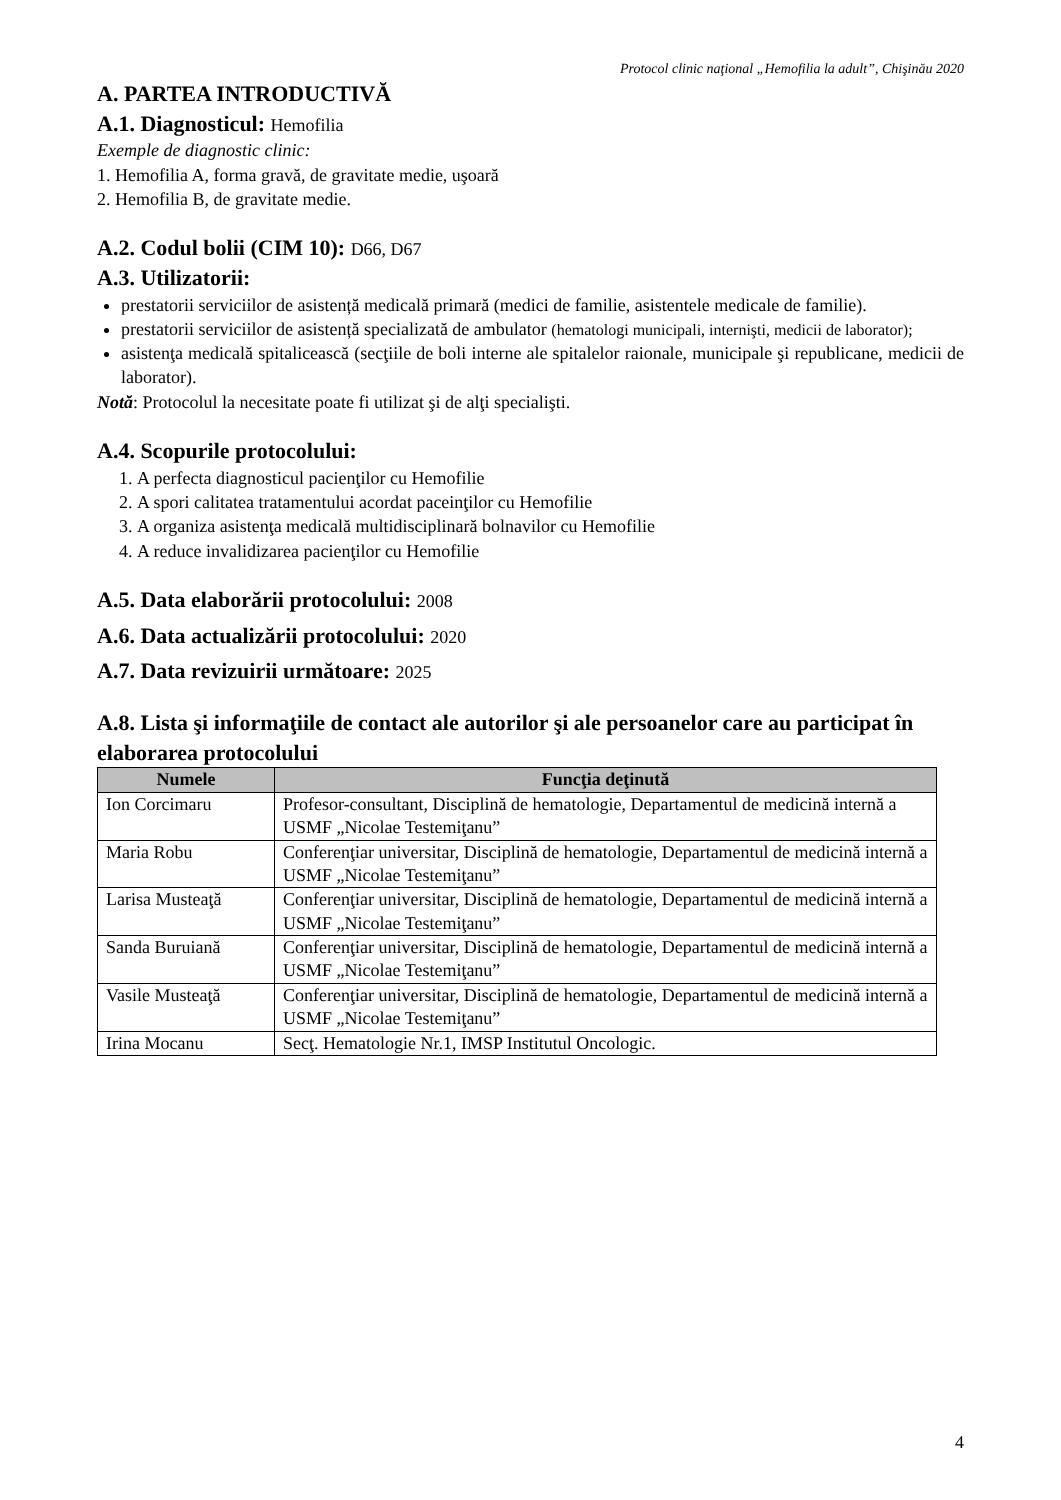Protocol clinic naţional „Hemofilia la adult”, Chişinău 2020
A. PARTEA INTRODUCTIVĂ
A.1. Diagnosticul: Hemofilia
Exemple de diagnostic clinic:
1. Hemofilia A, forma gravă, de gravitate medie, uşoară
2. Hemofilia B, de gravitate medie.
A.2. Codul bolii (CIM 10): D66, D67
A.3. Utilizatorii:
prestatorii serviciilor de asistență medicală primară (medici de familie, asistentele medicale de familie).
prestatorii serviciilor de asistență specializată de ambulator (hematologi municipali, internişti, medicii de laborator);
asistenţa medicală spitalicească (secţiile de boli interne ale spitalelor raionale, municipale şi republicane, medicii de laborator).
Notă: Protocolul la necesitate poate fi utilizat şi de alţi specialişti.
A.4. Scopurile protocolului:
1. A perfecta diagnosticul pacienţilor cu Hemofilie
2. A spori calitatea tratamentului acordat paceinţilor cu Hemofilie
3. A organiza asistenţa medicală multidisciplinară bolnavilor cu Hemofilie
4. A reduce invalidizarea pacienţilor cu Hemofilie
A.5. Data elaborării protocolului: 2008
A.6. Data actualizării protocolului: 2020
A.7. Data revizuirii următoare: 2025
A.8. Lista şi informaţiile de contact ale autorilor şi ale persoanelor care au participat în elaborarea protocolului
| Numele | Funcţia deţinută |
| --- | --- |
| Ion Corcimaru | Profesor-consultant, Disciplină de hematologie, Departamentul de medicină internă a USMF „Nicolae Testemiţanu” |
| Maria Robu | Conferenţiar universitar, Disciplină de hematologie, Departamentul de medicină internă a USMF „Nicolae Testemiţanu” |
| Larisa Musteaţă | Conferenţiar universitar, Disciplină de hematologie, Departamentul de medicină internă a USMF „Nicolae Testemiţanu” |
| Sanda Buruiană | Conferenţiar universitar, Disciplină de hematologie, Departamentul de medicină internă a USMF „Nicolae Testemiţanu” |
| Vasile Musteaţă | Conferenţiar universitar, Disciplină de hematologie, Departamentul de medicină internă a USMF „Nicolae Testemiţanu” |
| Irina Mocanu | Secţ. Hematologie Nr.1, IMSP Institutul Oncologic. |
4